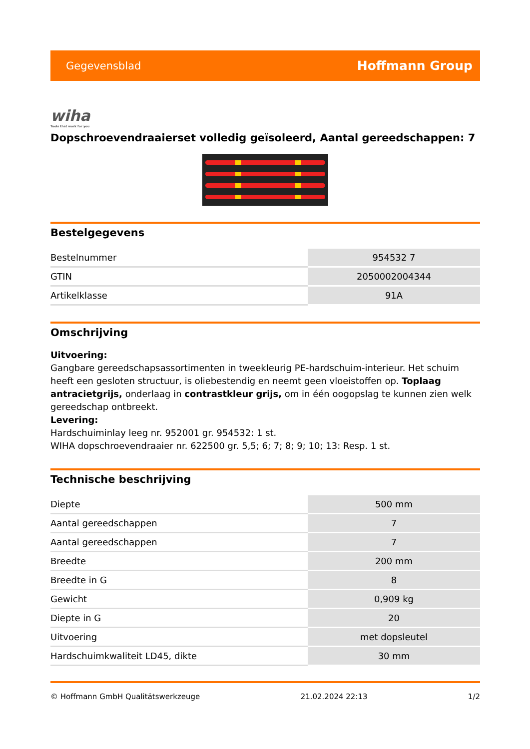Gegevensblad Hoffmann Group
wiha
Tools that work for you
Dopschroevendraaierset volledig geïsoleerd, Aantal gereedschappen: 7
Bestelgegevens
| Bestelnummer | 954532 7 |
| GTIN | 2050002004344 |
| Artikelklasse | 91A |
Omschrijving
Uitvoering:
Gangbare gereedschapsassortimenten in tweekleurig PE-hardschuim-interieur. Het schuim heeft een gesloten structuur, is oliebestendig en neemt geen vloeistoffen op. Toplaag antracietgrijs, onderlaag in contrastkleur grijs, om in één oogopslag te kunnen zien welk gereedschap ontbreekt.
Levering:
Hardschuiminlay leeg nr. 952001 gr. 954532: 1 st.
WIHA dopschroevendraaier nr. 622500 gr. 5,5; 6; 7; 8; 9; 10; 13: Resp. 1 st.
Technische beschrijving
| Diepte | 500 mm |
| Aantal gereedschappen | 7 |
| Aantal gereedschappen | 7 |
| Breedte | 200 mm |
| Breedte in G | 8 |
| Gewicht | 0,909 kg |
| Diepte in G | 20 |
| Uitvoering | met dopsleutel |
| Hardschuimkwaliteit LD45, dikte | 30 mm |
© Hoffmann GmbH Qualitätswerkzeuge 21.02.2024 22:13 1/2